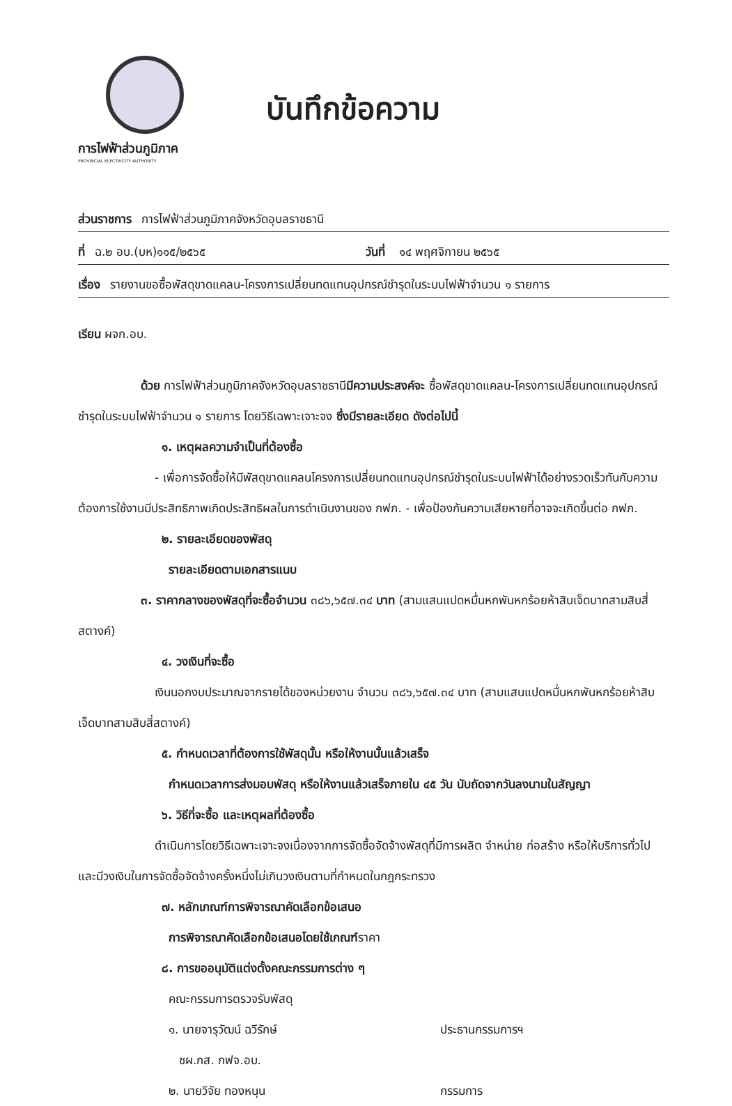การไฟฟ้าส่วนภูมิภาค
PROVINCIAL ELECTRICITY AUTHORITY
บันทึกข้อความ
ส่วนราชการ การไฟฟ้าส่วนภูมิภาคจังหวัดอุบลราชธานี
ที่ ฉ.๒ อบ.(บห)๑๑๕/๒๕๖๕ วันที่ ๑๔ พฤศจิกายน ๒๕๖๕
เรื่อง รายงานขอซื้อพัสดุขาดแคลน-โครงการเปลี่ยนทดแทนอุปกรณ์ชำรุดในระบบไฟฟ้าจำนวน ๑ รายการ
เรียน ผจก.อบ.
ด้วย การไฟฟ้าส่วนภูมิภาคจังหวัดอุบลราชธานีมีความประสงค์จะ ซื้อพัสดุขาดแคลน-โครงการเปลี่ยนทดแทนอุปกรณ์ชำรุดในระบบไฟฟ้าจำนวน ๑ รายการ โดยวิธีเฉพาะเจาะจง ซึ่งมีรายละเอียด ดังต่อไปนี้
๑. เหตุผลความจำเป็นที่ต้องซื้อ
- เพื่อการจัดซื้อให้มีพัสดุขาดแคลนโครงการเปลี่ยนทดแทนอุปกรณ์ชำรุดในระบบไฟฟ้าได้อย่างรวดเร็วทันกับความต้องการใช้งานมีประสิทธิภาพเกิดประสิทธิผลในการดำเนินงานของ กฟภ. - เพื่อป้องกันความเสียหายที่อาจจะเกิดขึ้นต่อ กฟภ.
๒. รายละเอียดของพัสดุ
รายละเอียดตามเอกสารแนบ
๓. ราคากลางของพัสดุที่จะซื้อจำนวน ๓๘๖,๖๕๗.๓๔ บาท (สามแสนแปดหมื่นหกพันหกร้อยห้าสิบเจ็ดบาทสามสิบสี่สตางค์)
๔. วงเงินที่จะซื้อ
เงินนอกงบประมาณจากรายได้ของหน่วยงาน จำนวน ๓๘๖,๖๕๗.๓๔ บาท (สามแสนแปดหมื่นหกพันหกร้อยห้าสิบเจ็ดบาทสามสิบสี่สตางค์)
๕. กำหนดเวลาที่ต้องการใช้พัสดุนั้น หรือให้งานนั้นแล้วเสร็จ
กำหนดเวลาการส่งมอบพัสดุ หรือให้งานแล้วเสร็จภายใน ๔๕ วัน นับถัดจากวันลงนามในสัญญา
๖. วิธีที่จะซื้อ และเหตุผลที่ต้องซื้อ
ดำเนินการโดยวิธีเฉพาะเจาะจงเนื่องจากการจัดซื้อจัดจ้างพัสดุที่มีการผลิต จำหน่าย ก่อสร้าง หรือให้บริการทั่วไป และมีวงเงินในการจัดซื้อจัดจ้างครั้งหนึ่งไม่เกินวงเงินตามที่กำหนดในกฎกระทรวง
๗. หลักเกณฑ์การพิจารณาคัดเลือกข้อเสนอ
การพิจารณาคัดเลือกข้อเสนอโดยใช้เกณฑ์ราคา
๘. การขออนุมัติแต่งตั้งคณะกรรมการต่าง ๆ
คณะกรรมการตรวจรับพัสดุ
๑. นายจารุวัฒน์ ฉวีรักษ์ ประธานกรรมการฯ
ชผ.กส. กฟจ.อบ.
๒. นายวิจัย ทองหนุน กรรมการ